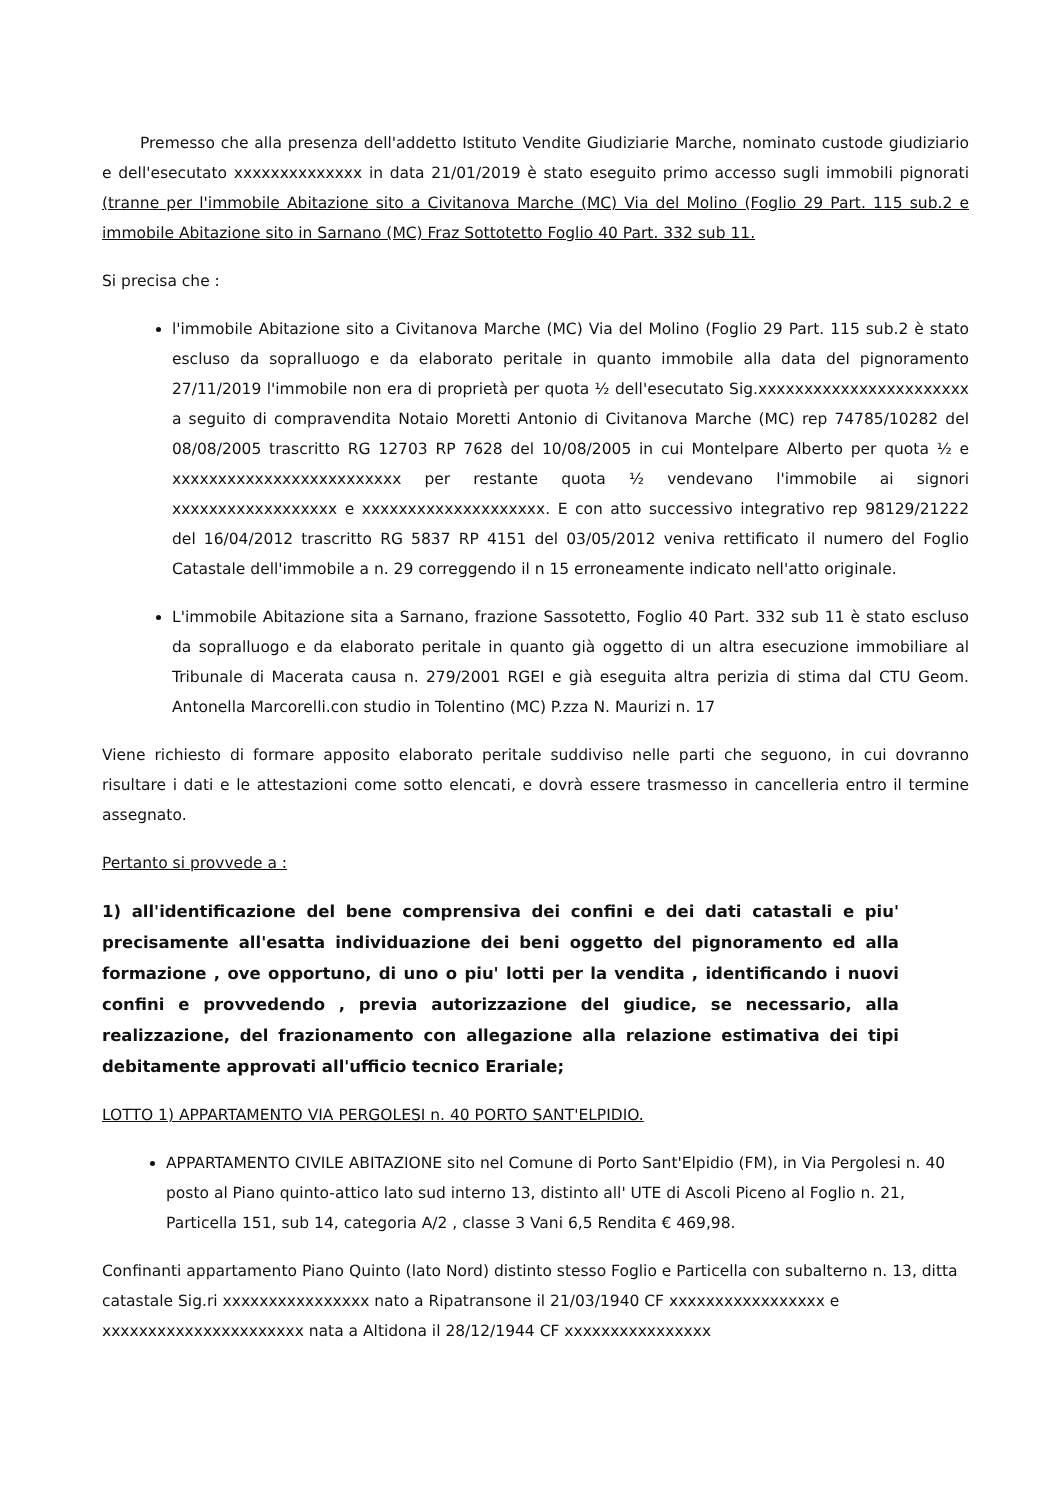Premesso che alla presenza dell'addetto Istituto Vendite Giudiziarie Marche, nominato custode giudiziario e dell'esecutato xxxxxxxxxxxxxx in data 21/01/2019 è stato eseguito primo accesso sugli immobili pignorati (tranne per l'immobile Abitazione sito a Civitanova Marche (MC) Via del Molino (Foglio 29 Part. 115 sub.2 e immobile Abitazione sito in Sarnano (MC) Fraz Sottotetto Foglio 40 Part. 332 sub 11.
Si precisa che :
l'immobile Abitazione sito a Civitanova Marche (MC) Via del Molino (Foglio 29 Part. 115 sub.2 è stato escluso da sopralluogo e da elaborato peritale in quanto immobile alla data del pignoramento 27/11/2019 l'immobile non era di proprietà per quota ½ dell'esecutato Sig.xxxxxxxxxxxxxxxxxxxxxxx a seguito di compravendita Notaio Moretti Antonio di Civitanova Marche (MC) rep 74785/10282 del 08/08/2005 trascritto RG 12703 RP 7628 del 10/08/2005 in cui Montelpare Alberto per quota ½ e xxxxxxxxxxxxxxxxxxxxxxxxx per restante quota ½ vendevano l'immobile ai signori xxxxxxxxxxxxxxxxxx e xxxxxxxxxxxxxxxxxxxx. E con atto successivo integrativo rep 98129/21222 del 16/04/2012 trascritto RG 5837 RP 4151 del 03/05/2012 veniva rettificato il numero del Foglio Catastale dell'immobile a n. 29 correggendo il n 15 erroneamente indicato nell'atto originale.
L'immobile Abitazione sita a Sarnano, frazione Sassotetto, Foglio 40 Part. 332 sub 11 è stato escluso da sopralluogo e da elaborato peritale in quanto già oggetto di un altra esecuzione immobiliare al Tribunale di Macerata causa n. 279/2001 RGEI e già eseguita altra perizia di stima dal CTU Geom. Antonella Marcorelli.con studio in Tolentino (MC) P.zza N. Maurizi n. 17
Viene richiesto di formare apposito elaborato peritale suddiviso nelle parti che seguono, in cui dovranno risultare i dati e le attestazioni come sotto elencati, e dovrà essere trasmesso in cancelleria entro il termine assegnato.
Pertanto si provvede a :
1) all'identificazione del bene comprensiva dei confini e dei dati catastali e piu' precisamente all'esatta individuazione dei beni oggetto del pignoramento ed alla formazione , ove opportuno, di uno o piu' lotti per la vendita , identificando i nuovi confini e provvedendo , previa autorizzazione del giudice, se necessario, alla realizzazione, del frazionamento con allegazione alla relazione estimativa dei tipi debitamente approvati all'ufficio tecnico Erariale;
LOTTO 1) APPARTAMENTO VIA PERGOLESI n. 40 PORTO SANT'ELPIDIO.
APPARTAMENTO CIVILE ABITAZIONE sito nel Comune di Porto Sant'Elpidio (FM), in Via Pergolesi n. 40 posto al Piano quinto-attico lato sud interno 13, distinto all' UTE di Ascoli Piceno al Foglio n. 21, Particella 151, sub 14, categoria A/2 , classe 3 Vani 6,5 Rendita € 469,98.
Confinanti appartamento Piano Quinto (lato Nord) distinto stesso Foglio e Particella con subalterno n. 13, ditta catastale Sig.ri xxxxxxxxxxxxxxxx nato a Ripatransone il 21/03/1940 CF xxxxxxxxxxxxxxxxx e xxxxxxxxxxxxxxxxxxxxxx nata a Altidona il 28/12/1944 CF xxxxxxxxxxxxxxxx